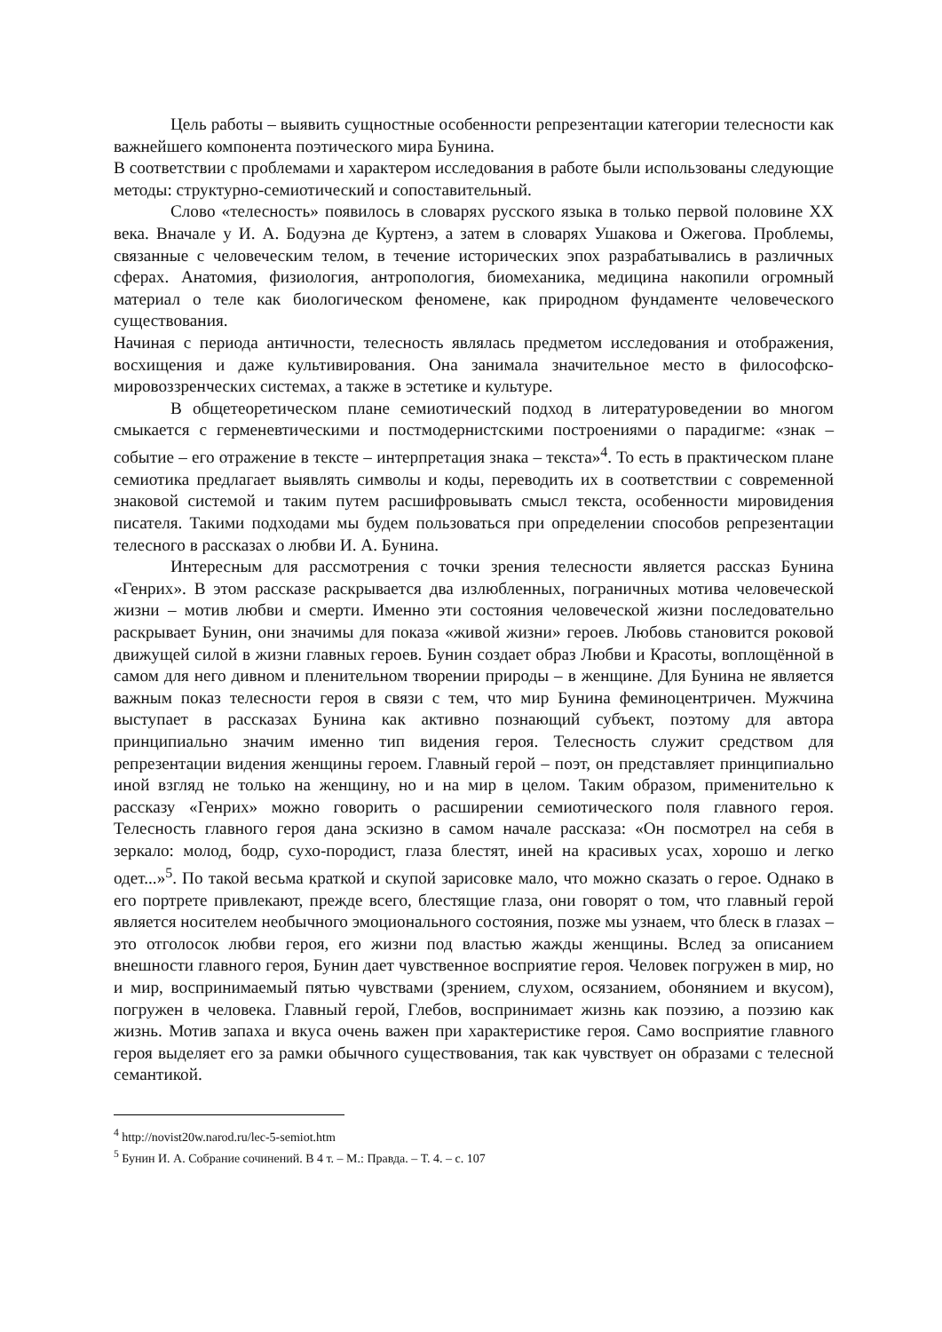Цель работы – выявить сущностные особенности репрезентации категории телесности как важнейшего компонента поэтического мира Бунина.
В соответствии с проблемами и характером исследования в работе были использованы следующие методы: структурно-семиотический и сопоставительный.
Слово «телесность» появилось в словарях русского языка в только первой половине XX века. Вначале у И. А. Бодуэна де Куртенэ, а затем в словарях Ушакова и Ожегова. Проблемы, связанные с человеческим телом, в течение исторических эпох разрабатывались в различных сферах. Анатомия, физиология, антропология, биомеханика, медицина накопили огромный материал о теле как биологическом феномене, как природном фундаменте человеческого существования.
Начиная с периода античности, телесность являлась предметом исследования и отображения, восхищения и даже культивирования. Она занимала значительное место в философско-мировоззренческих системах, а также в эстетике и культуре.
В общетеоретическом плане семиотический подход в литературоведении во многом смыкается с герменевтическими и постмодернистскими построениями о парадигме: «знак – событие – его отражение в тексте – интерпретация знака – текста»<sup>4</sup>. То есть в практическом плане семиотика предлагает выявлять символы и коды, переводить их в соответствии с современной знаковой системой и таким путем расшифровывать смысл текста, особенности мировидения писателя. Такими подходами мы будем пользоваться при определении способов репрезентации телесного в рассказах о любви И. А. Бунина.
Интересным для рассмотрения с точки зрения телесности является рассказ Бунина «Генрих». В этом рассказе раскрывается два излюбленных, пограничных мотива человеческой жизни – мотив любви и смерти. Именно эти состояния человеческой жизни последовательно раскрывает Бунин, они значимы для показа «живой жизни» героев. Любовь становится роковой движущей силой в жизни главных героев. Бунин создает образ Любви и Красоты, воплощённой в самом для него дивном и пленительном творении природы – в женщине. Для Бунина не является важным показ телесности героя в связи с тем, что мир Бунина феминоцентричен. Мужчина выступает в рассказах Бунина как активно познающий субъект, поэтому для автора принципиально значим именно тип видения героя. Телесность служит средством для репрезентации видения женщины героем. Главный герой – поэт, он представляет принципиально иной взгляд не только на женщину, но и на мир в целом. Таким образом, применительно к рассказу «Генрих» можно говорить о расширении семиотического поля главного героя. Телесность главного героя дана эскизно в самом начале рассказа: «Он посмотрел на себя в зеркало: молод, бодр, сухо-породист, глаза блестят, иней на красивых усах, хорошо и легко одет...»<sup>5</sup>. По такой весьма краткой и скупой зарисовке мало, что можно сказать о герое. Однако в его портрете привлекают, прежде всего, блестящие глаза, они говорят о том, что главный герой является носителем необычного эмоционального состояния, позже мы узнаем, что блеск в глазах – это отголосок любви героя, его жизни под властью жажды женщины. Вслед за описанием внешности главного героя, Бунин дает чувственное восприятие героя. Человек погружен в мир, но и мир, воспринимаемый пятью чувствами (зрением, слухом, осязанием, обонянием и вкусом), погружен в человека. Главный герой, Глебов, воспринимает жизнь как поэзию, а поэзию как жизнь. Мотив запаха и вкуса очень важен при характеристике героя. Само восприятие главного героя выделяет его за рамки обычного существования, так как чувствует он образами с телесной семантикой.
<sup>4</sup> http://novist20w.narod.ru/lec-5-semiot.htm
<sup>5</sup> Бунин И. А. Собрание сочинений. В 4 т. – М.: Правда. – Т. 4. – с. 107